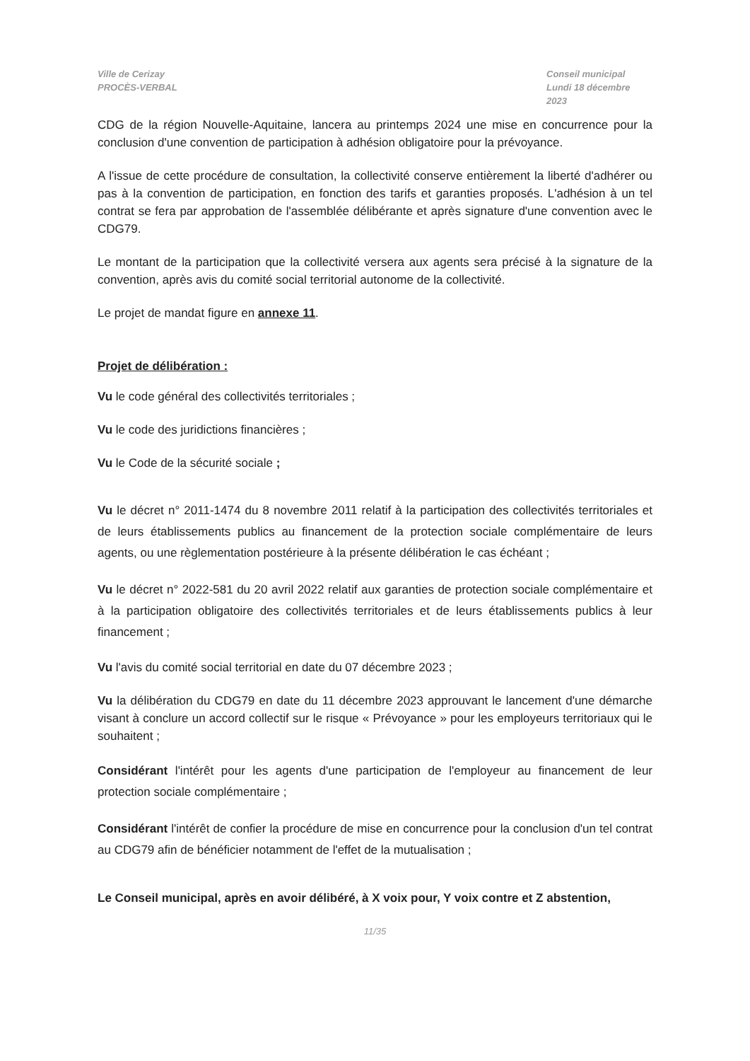Ville de Cerizay
PROCÈS-VERBAL
Conseil municipal
Lundi 18 décembre 2023
CDG de la région Nouvelle-Aquitaine, lancera au printemps 2024 une mise en concurrence pour la conclusion d'une convention de participation à adhésion obligatoire pour la prévoyance.
A l'issue de cette procédure de consultation, la collectivité conserve entièrement la liberté d'adhérer ou pas à la convention de participation, en fonction des tarifs et garanties proposés. L'adhésion à un tel contrat se fera par approbation de l'assemblée délibérante et après signature d'une convention avec le CDG79.
Le montant de la participation que la collectivité versera aux agents sera précisé à la signature de la convention, après avis du comité social territorial autonome de la collectivité.
Le projet de mandat figure en annexe 11.
Projet de délibération :
Vu le code général des collectivités territoriales ;
Vu le code des juridictions financières ;
Vu le Code de la sécurité sociale ;
Vu le décret n° 2011-1474 du 8 novembre 2011 relatif à la participation des collectivités territoriales et de leurs établissements publics au financement de la protection sociale complémentaire de leurs agents, ou une règlementation postérieure à la présente délibération le cas échéant ;
Vu le décret n° 2022-581 du 20 avril 2022 relatif aux garanties de protection sociale complémentaire et à la participation obligatoire des collectivités territoriales et de leurs établissements publics à leur financement ;
Vu l'avis du comité social territorial en date du 07 décembre 2023 ;
Vu la délibération du CDG79 en date du 11 décembre 2023 approuvant le lancement d'une démarche visant à conclure un accord collectif sur le risque « Prévoyance » pour les employeurs territoriaux qui le souhaitent ;
Considérant l'intérêt pour les agents d'une participation de l'employeur au financement de leur protection sociale complémentaire ;
Considérant l'intérêt de confier la procédure de mise en concurrence pour la conclusion d'un tel contrat au CDG79 afin de bénéficier notamment de l'effet de la mutualisation ;
Le Conseil municipal, après en avoir délibéré, à X voix pour, Y voix contre et Z abstention,
11/35